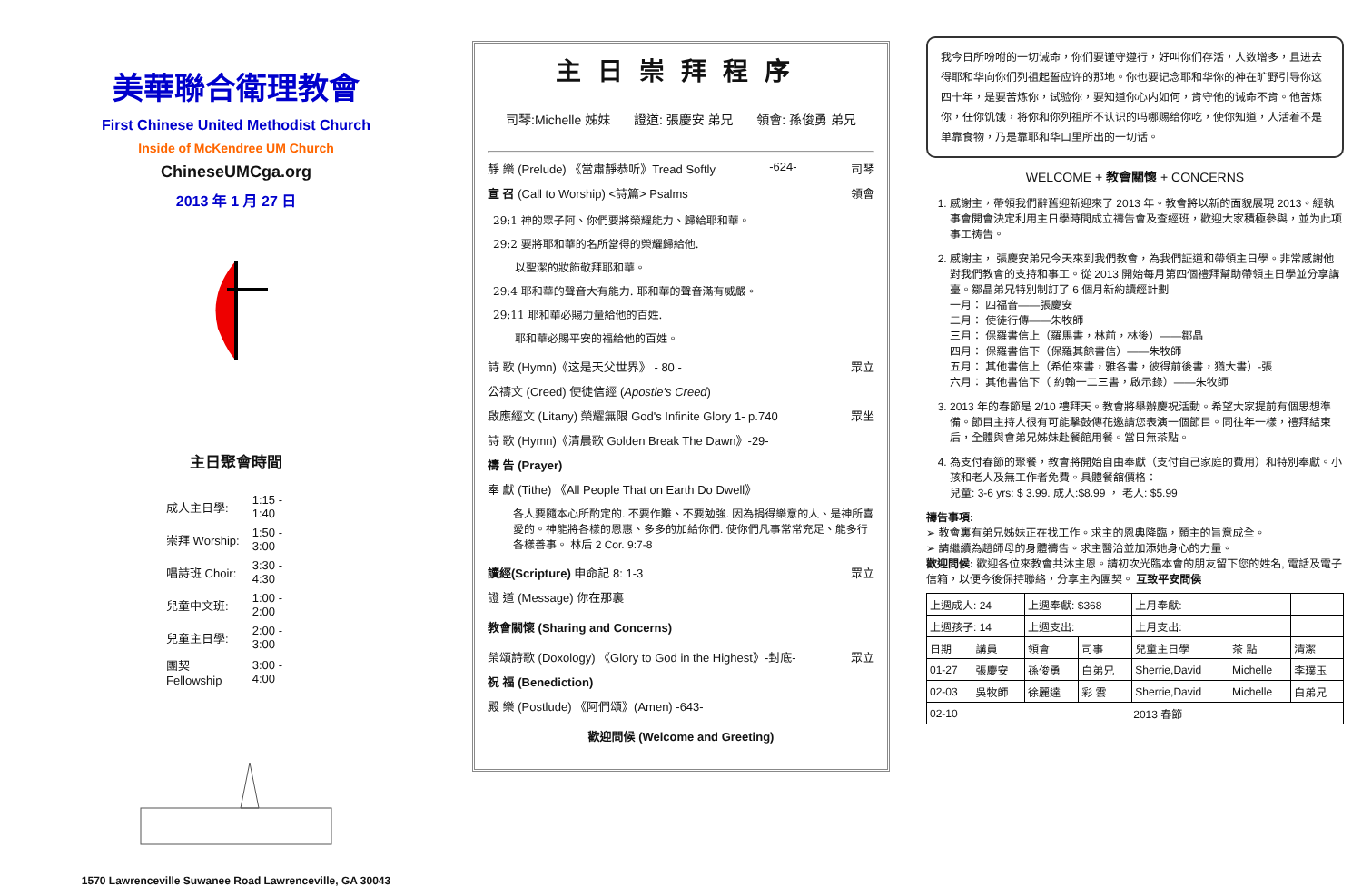美華聯合衛理教會
First Chinese United Methodist Church
Inside of McKendree UM Church
ChineseUMCga.org
2013 年 1 月 27 日
主日聚會時間
| 成人主日學: | 1:15 - 1:40 |
| 崇拜 Worship: | 1:50 - 3:00 |
| 唱詩班 Choir: | 3:30 - 4:30 |
| 兒童中文班: | 1:00 - 2:00 |
| 兒童主日學: | 2:00 - 3:00 |
| 團契 Fellowship | 3:00 - 4:00 |
1570 Lawrenceville Suwanee Road Lawrenceville, GA 30043
主日崇拜程序
司琴:Michelle 姊妹 證道: 張慶安 弟兄 領會: 孫俊勇 弟兄
靜 樂 (Prelude) 《當肅靜恭听》Tread Softly -624- 司琴
宣 召 (Call to Worship) <詩篇> Psalms 領會
29:1 神的眾子阿、你們要將榮耀能力、歸給耶和華。
29:2 要將耶和華的名所當得的榮耀歸給他.
　　以聖潔的妝飾敬拜耶和華。
29:4 耶和華的聲音大有能力. 耶和華的聲音滿有威嚴。
29:11 耶和華必賜力量給他的百姓.
　　耶和華必賜平安的福給他的百姓。
詩 歌 (Hymn)《这是天父世界》 - 80 - 眾立
公禱文 (Creed) 使徒信經 (Apostle's Creed)
啟應經文 (Litany) 榮耀無限 God's Infinite Glory 1- p.740 眾坐
詩 歌 (Hymn)《清晨歌 Golden Break The Dawn》-29-
禱 告 (Prayer)
奉 獻 (Tithe) 《All People That on Earth Do Dwell》
各人要隨本心所酌定的. 不要作難、不要勉強. 因為捐得樂意的人、是神所喜愛的。神能將各樣的恩惠、多多的加給你們. 使你們凡事常常充足、能多行各樣善事。 林后 2 Cor. 9:7-8
讀經(Scripture) 申命記 8: 1-3 眾立
證 道 (Message) 你在那裏
教會關懷 (Sharing and Concerns)
榮頌詩歌 (Doxology) 《Glory to God in the Highest》-封底- 眾立
祝 福 (Benediction)
殿 樂 (Postlude) 《阿們頌》(Amen) -643-
歡迎問候 (Welcome and Greeting)
我今日所吩咐的一切诫命，你们要谨守遵行，好叫你们存活，人数增多，且进去得耶和华向你们列祖起誓应许的那地。你也要记念耶和华你的神在旷野引导你这四十年，是要苦炼你，试验你，要知道你心内如何，肯守他的诫命不肯。他苦炼你，任你饥饿，将你和你列祖所不认识的吗哪赐给你吃，使你知道，人活着不是单靠食物，乃是靠耶和华口里所出的一切话。
WELCOME + 教會關懷 + CONCERNS
1. 感謝主，帶領我們辭舊迎新迎來了 2013 年。教會將以新的面貌展現 2013。經執事會開會決定利用主日學時間成立禱告會及查經班，歡迎大家積極參與，並为此项事工祷告。
2. 感謝主， 張慶安弟兄今天來到我們教會，為我們証道和帶領主日學。非常感謝他對我們教會的支持和事工。從 2013 開始每月第四個禮拜幫助帶領主日學並分享講臺。鄒晶弟兄特別制訂了 6 個月新約讀經計劃
一月： 四福音——張慶安
二月： 使徒行傳——朱牧師
三月： 保羅書信上（羅馬書，林前，林後）——鄒晶
四月： 保羅書信下（保羅其餘書信）——朱牧師
五月： 其他書信上（希伯來書，雅各書，彼得前後書，猶大書）-張
六月： 其他書信下（ 約翰一二三書，啟示錄）——朱牧師
3. 2013 年的春節是 2/10 禮拜天。教會將舉辦慶祝活動。希望大家提前有個思想準備。節目主持人很有可能擊鼓傳花邀請您表演一個節目。同往年一樣，禮拜結束后，全體與會弟兄姊妹赴餐館用餐。當日無茶點。
4. 為支付春節的聚餐，教會將開始自由奉獻（支付自己家庭的費用）和特別奉獻。小孩和老人及無工作者免費。具體餐舘價格：
兒童: 3-6 yrs: $ 3.99. 成人:$8.99 ， 老人: $5.99
禱告事項:
➢ 教會裏有弟兄姊妹正在找工作。求主的恩典降臨，願主的旨意成全。
➢ 請繼續為趙師母的身體禱告。求主醫治並加添她身心的力量。
歡迎問候: 歡迎各位來教會共沐主恩。請初次光臨本會的朋友留下您的姓名, 電話及電子信箱，以便今後保持聯絡，分享主內團契。 互致平安問侯
| 上週成人: 24 | | 上週奉獻: $368 | | 上月奉獻: | | |
| 上週孩子: 14 | | 上週支出: | | 上月支出: | | |
| 日期 | 講員 | 領會 | 司事 | 兒童主日學 | 茶 點 | 清潔 |
| 01-27 | 張慶安 | 孫俊勇 | 白弟兄 | Sherrie,David | Michelle | 李璞玉 |
| 02-03 | 吳牧師 | 徐麗達 | 彩 雲 | Sherrie,David | Michelle | 白弟兄 |
| 02-10 | 2013 春節 | | | | | |